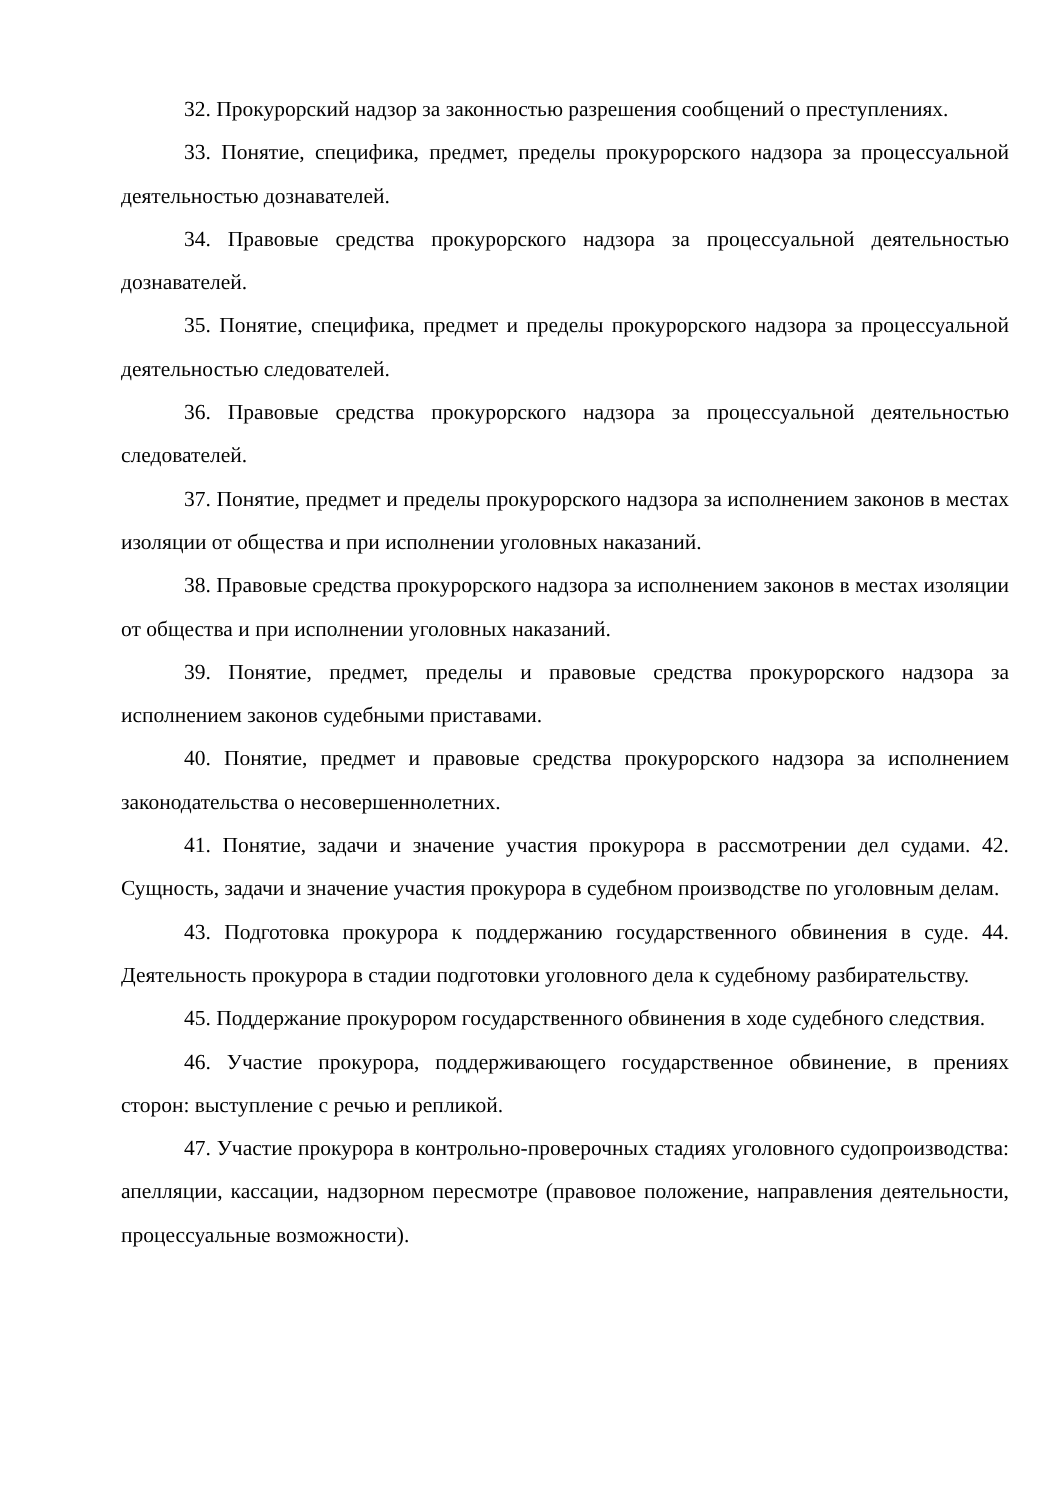32. Прокурорский надзор за законностью разрешения сообщений о преступлениях.
33. Понятие, специфика, предмет, пределы прокурорского надзора за процессуальной деятельностью дознавателей.
34. Правовые средства прокурорского надзора за процессуальной деятельностью дознавателей.
35. Понятие, специфика, предмет и пределы прокурорского надзора за процессуальной деятельностью следователей.
36. Правовые средства прокурорского надзора за процессуальной деятельностью следователей.
37. Понятие, предмет и пределы прокурорского надзора за исполнением законов в местах изоляции от общества и при исполнении уголовных наказаний.
38. Правовые средства прокурорского надзора за исполнением законов в местах изоляции от общества и при исполнении уголовных наказаний.
39. Понятие, предмет, пределы и правовые средства прокурорского надзора за исполнением законов судебными приставами.
40. Понятие, предмет и правовые средства прокурорского надзора за исполнением законодательства о несовершеннолетних.
41. Понятие, задачи и значение участия прокурора в рассмотрении дел судами. 42. Сущность, задачи и значение участия прокурора в судебном производстве по уголовным делам.
43. Подготовка прокурора к поддержанию государственного обвинения в суде. 44. Деятельность прокурора в стадии подготовки уголовного дела к судебному разбирательству.
45. Поддержание прокурором государственного обвинения в ходе судебного следствия.
46. Участие прокурора, поддерживающего государственное обвинение, в прениях сторон: выступление с речью и репликой.
47. Участие прокурора в контрольно-проверочных стадиях уголовного судопроизводства: апелляции, кассации, надзорном пересмотре (правовое положение, направления деятельности, процессуальные возможности).